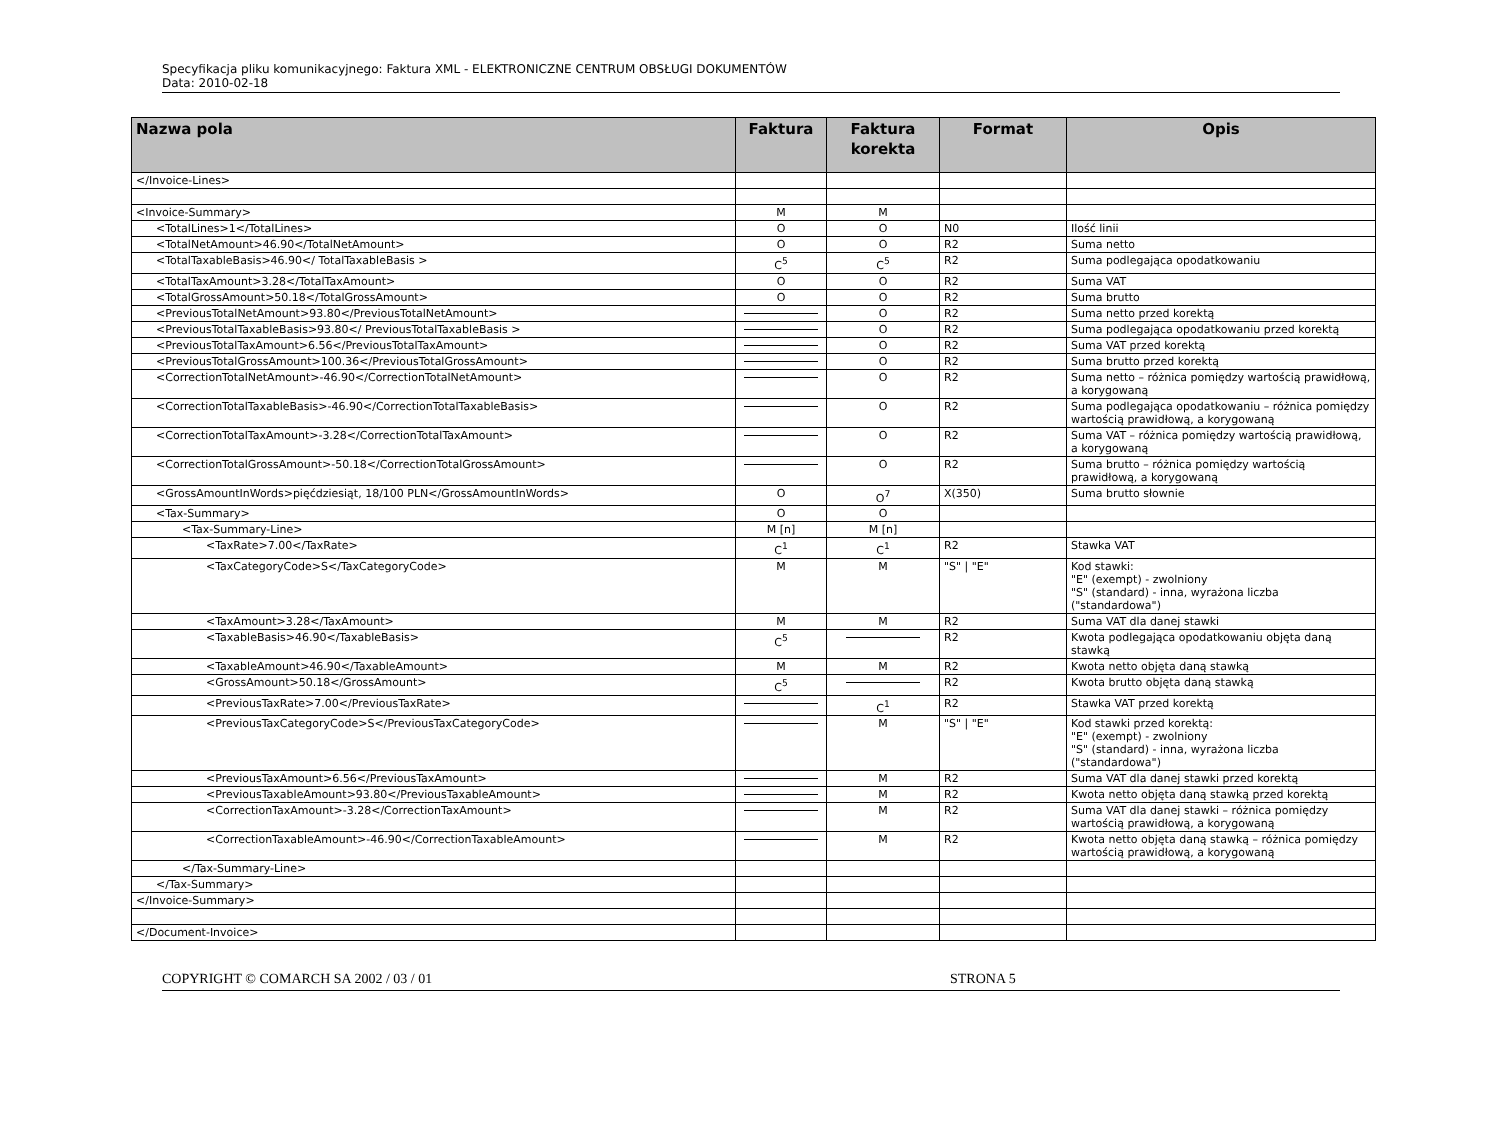Specyfikacja pliku komunikacyjnego: Faktura XML - ELEKTRONICZNE CENTRUM OBSŁUGI DOKUMENTÓW
Data: 2010-02-18
| Nazwa pola | Faktura | Faktura korekta | Format | Opis |
| --- | --- | --- | --- | --- |
| </Invoice-Lines> | | | | |
| <Invoice-Summary> | M | M | | |
| <TotalLines>1</TotalLines> | O | O | N0 | Ilość linii |
| <TotalNetAmount>46.90</TotalNetAmount> | O | O | R2 | Suma netto |
| <TotalTaxableBasis>46.90</ TotalTaxableBasis > | C<sup>5</sup> | C<sup>5</sup> | R2 | Suma podlegająca opodatkowaniu |
| <TotalTaxAmount>3.28</TotalTaxAmount> | O | O | R2 | Suma VAT |
| <TotalGrossAmount>50.18</TotalGrossAmount> | O | O | R2 | Suma brutto |
| <PreviousTotalNetAmount>93.80</PreviousTotalNetAmount> | | O | R2 | Suma netto przed korektą |
| <PreviousTotalTaxableBasis>93.80</ PreviousTotalTaxableBasis > | | O | R2 | Suma podlegająca opodatkowaniu przed korektą |
| <PreviousTotalTaxAmount>6.56</PreviousTotalTaxAmount> | | O | R2 | Suma VAT przed korektą |
| <PreviousTotalGrossAmount>100.36</PreviousTotalGrossAmount> | | O | R2 | Suma brutto przed korektą |
| <CorrectionTotalNetAmount>-46.90</CorrectionTotalNetAmount> | | O | R2 | Suma netto – różnica pomiędzy wartością prawidłową, a korygowaną |
| <CorrectionTotalTaxableBasis>-46.90</CorrectionTotalTaxableBasis> | | O | R2 | Suma podlegająca opodatkowaniu – różnica pomiędzy wartością prawidłową, a korygowaną |
| <CorrectionTotalTaxAmount>-3.28</CorrectionTotalTaxAmount> | | O | R2 | Suma VAT – różnica pomiędzy wartością prawidłową, a korygowaną |
| <CorrectionTotalGrossAmount>-50.18</CorrectionTotalGrossAmount> | | O | R2 | Suma brutto – różnica pomiędzy wartością prawidłową, a korygowaną |
| <GrossAmountInWords>pięćdziesiąt, 18/100 PLN</GrossAmountInWords> | O | O<sup>7</sup> | X(350) | Suma brutto słownie |
| <Tax-Summary> | O | O | | |
| <Tax-Summary-Line> | M [n] | M [n] | | |
| <TaxRate>7.00</TaxRate> | C<sup>1</sup> | C<sup>1</sup> | R2 | Stawka VAT |
| <TaxCategoryCode>S</TaxCategoryCode> | M | M | "S" / "E" | Kod stawki: "E" (exempt) - zwolniony "S" (standard) - inna, wyrażona liczba ("standardowa") |
| <TaxAmount>3.28</TaxAmount> | M | M | R2 | Suma VAT dla danej stawki |
| <TaxableBasis>46.90</TaxableBasis> | C<sup>5</sup> | | R2 | Kwota podlegająca opodatkowaniu objęta daną stawką |
| <TaxableAmount>46.90</TaxableAmount> | M | M | R2 | Kwota netto objęta daną stawką |
| <GrossAmount>50.18</GrossAmount> | C<sup>5</sup> | | R2 | Kwota brutto objęta daną stawką |
| <PreviousTaxRate>7.00</PreviousTaxRate> | | C<sup>1</sup> | R2 | Stawka VAT przed korektą |
| <PreviousTaxCategoryCode>S</PreviousTaxCategoryCode> | | M | "S" / "E" | Kod stawki przed korektą: "E" (exempt) - zwolniony "S" (standard) - inna, wyrażona liczba ("standardowa") |
| <PreviousTaxAmount>6.56</PreviousTaxAmount> | | M | R2 | Suma VAT dla danej stawki przed korektą |
| <PreviousTaxableAmount>93.80</PreviousTaxableAmount> | | M | R2 | Kwota netto objęta daną stawką przed korektą |
| <CorrectionTaxAmount>-3.28</CorrectionTaxAmount> | | M | R2 | Suma VAT dla danej stawki – różnica pomiędzy wartością prawidłową, a korygowaną |
| <CorrectionTaxableAmount>-46.90</CorrectionTaxableAmount> | | M | R2 | Kwota netto objęta daną stawką – różnica pomiędzy wartością prawidłową, a korygowaną |
| </Tax-Summary-Line> | | | | |
| </Tax-Summary> | | | | |
| </Invoice-Summary> | | | | |
| </Document-Invoice> | | | | |
COPYRIGHT © COMARCH SA 2002 / 03 / 01 STRONA 5